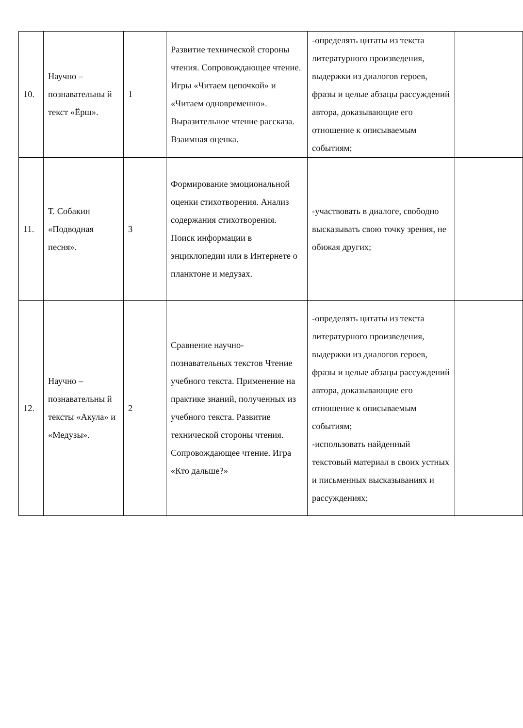| 10. | Научно – познавательны й текст «Ёрш». | 1 | Развитие технической стороны чтения. Сопровождающее чтение. Игры «Читаем цепочкой» и «Читаем одновременно». Выразительное чтение рассказа. Взаимная оценка. | -определять цитаты из текста литературного произведения, выдержки из диалогов героев, фразы и целые абзацы рассуждений автора, доказывающие его отношение к описываемым событиям; | |
| 11. | Т. Собакин «Подводная песня». | 3 | Формирование эмоциональной оценки стихотворения. Анализ содержания стихотворения. Поиск информации в энциклопедии или в Интернете о планктоне и медузах. | -участвовать в диалоге, свободно высказывать свою точку зрения, не обижая других; | |
| 12. | Научно – познавательны й тексты «Акула» и «Медузы». | 2 | Сравнение научно-познавательных текстов Чтение учебного текста. Применение на практике знаний, полученных из учебного текста. Развитие технической стороны чтения. Сопровождающее чтение. Игра «Кто дальше?» | -определять цитаты из текста литературного произведения, выдержки из диалогов героев, фразы и целые абзацы рассуждений автора, доказывающие его отношение к описываемым событиям; -использовать найденный текстовый материал в своих устных и письменных высказываниях и рассуждениях; | |